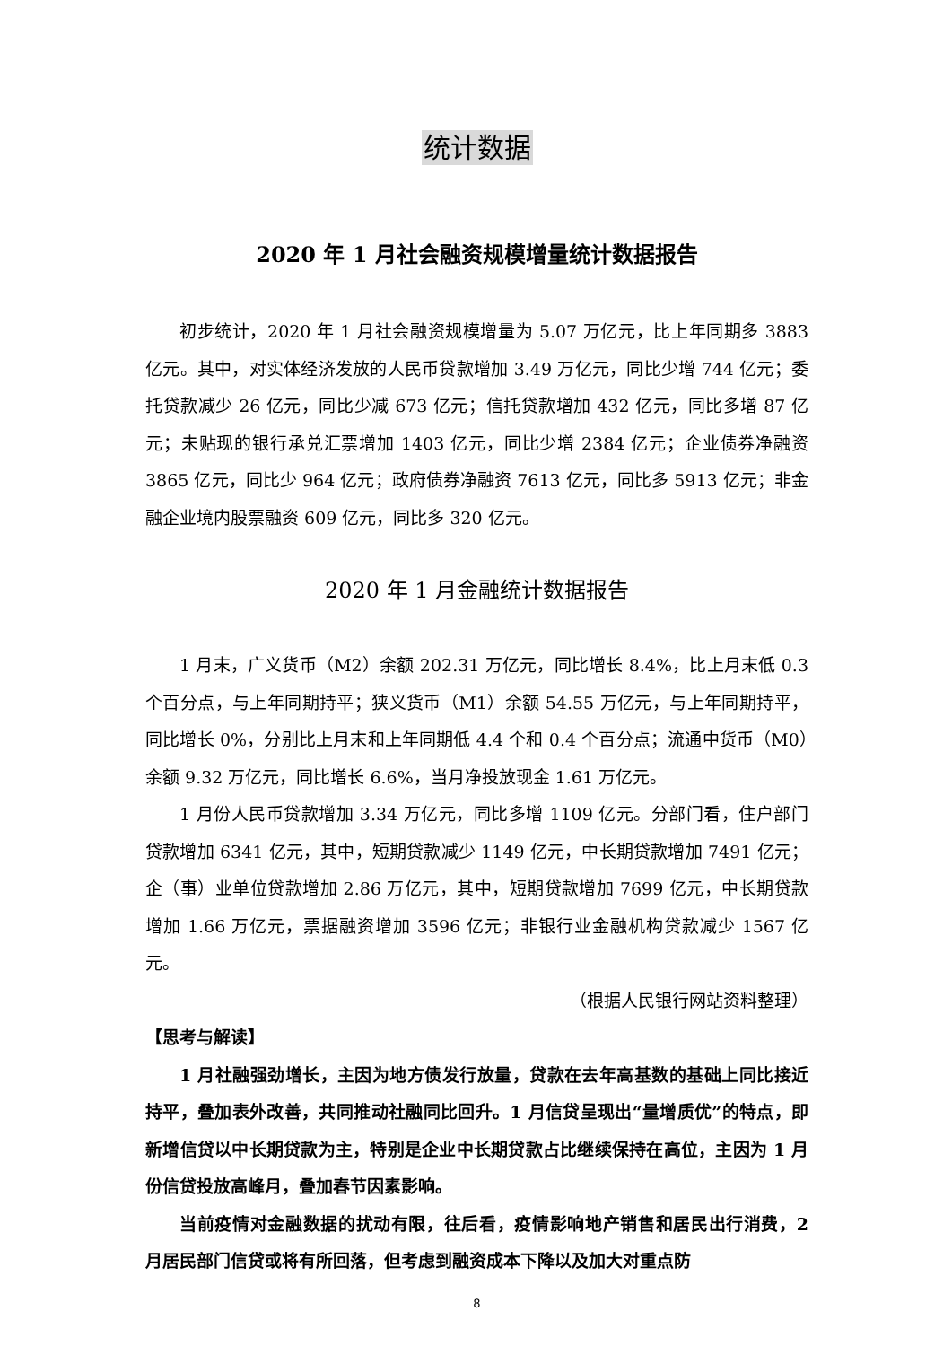统计数据
2020 年 1 月社会融资规模增量统计数据报告
初步统计，2020 年 1 月社会融资规模增量为 5.07 万亿元，比上年同期多 3883 亿元。其中，对实体经济发放的人民币贷款增加 3.49 万亿元，同比少增 744 亿元；委托贷款减少 26 亿元，同比少减 673 亿元；信托贷款增加 432 亿元，同比多增 87 亿元；未贴现的银行承兑汇票增加 1403 亿元，同比少增 2384 亿元；企业债券净融资 3865 亿元，同比少 964 亿元；政府债券净融资 7613 亿元，同比多 5913 亿元；非金融企业境内股票融资 609 亿元，同比多 320 亿元。
2020 年 1 月金融统计数据报告
1 月末，广义货币（M2）余额 202.31 万亿元，同比增长 8.4%，比上月末低 0.3 个百分点，与上年同期持平；狭义货币（M1）余额 54.55 万亿元，与上年同期持平，同比增长 0%，分别比上月末和上年同期低 4.4 个和 0.4 个百分点；流通中货币（M0）余额 9.32 万亿元，同比增长 6.6%，当月净投放现金 1.61 万亿元。
1 月份人民币贷款增加 3.34 万亿元，同比多增 1109 亿元。分部门看，住户部门贷款增加 6341 亿元，其中，短期贷款减少 1149 亿元，中长期贷款增加 7491 亿元；企（事）业单位贷款增加 2.86 万亿元，其中，短期贷款增加 7699 亿元，中长期贷款增加 1.66 万亿元，票据融资增加 3596 亿元；非银行业金融机构贷款减少 1567 亿元。
（根据人民银行网站资料整理）
【思考与解读】
1 月社融强劲增长，主因为地方债发行放量，贷款在去年高基数的基础上同比接近持平，叠加表外改善，共同推动社融同比回升。1 月信贷呈现出“量增质优”的特点，即新增信贷以中长期贷款为主，特别是企业中长期贷款占比继续保持在高位，主因为 1 月份信贷投放高峰月，叠加春节因素影响。
当前疫情对金融数据的扰动有限，往后看，疫情影响地产销售和居民出行消费，2 月居民部门信贷或将有所回落，但考虑到融资成本下降以及加大对重点防
8